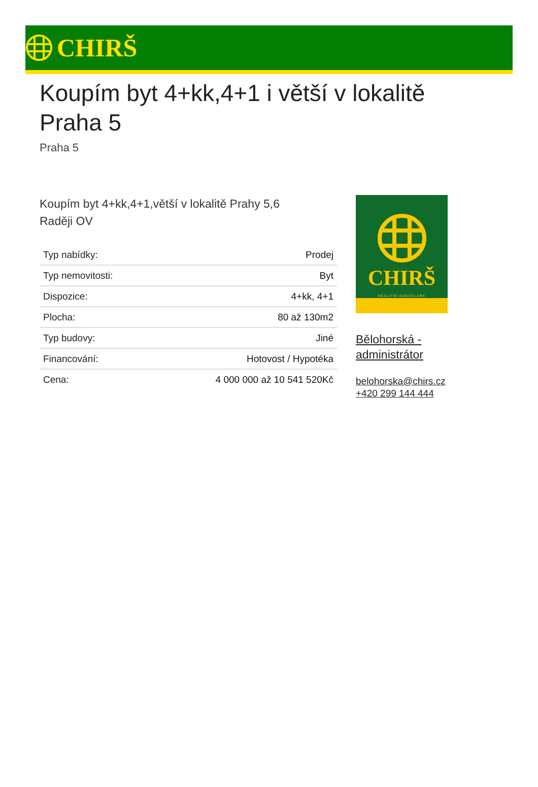CHIRŠ
Koupím byt 4+kk,4+1 i větší v lokalitě
Praha 5
Praha 5
Koupím byt 4+kk,4+1,větší v lokalitě Prahy 5,6
Raději OV
| Typ nabídky: | Prodej |
| Typ nemovitosti: | Byt |
| Dispozice: | 4+kk, 4+1 |
| Plocha: | 80 až 130m2 |
| Typ budovy: | Jiné |
| Financování: | Hotovost / Hypotéka |
| Cena: | 4 000 000 až 10 541 520Kč |
CHIRŠ
REALITNÍ KANCELÁŘE
Bělohorská -
administrátor
belohorska@chirs.cz
+420 299 144 444